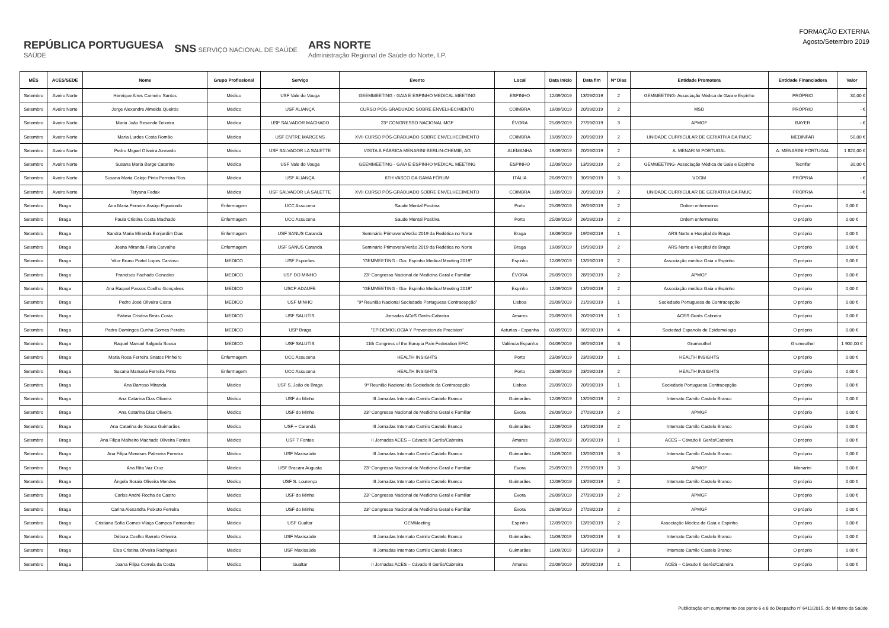REPÚBLICA PORTUGUESA
SAÚDE SNS SERVIÇO NACIONAL DE SAÚDE ARS NORTE
Administração Regional de Saúde do Norte, I.P.
FORMAÇÃO EXTERNA
Agosto/Setembro 2019
| MÊS | ACES/SEDE | Nome | Grupo Profissional | Serviço | Evento | Local | Data Início | Data fim | Nº Dias | Entidade Promotora | Entidade Financiadora | Valor |
| --- | --- | --- | --- | --- | --- | --- | --- | --- | --- | --- | --- | --- |
| Setembro | Aveiro Norte | Henrique Aires Carneiro Santos | Médico | USF Vale do Vouga | GEEMMEETING - GAIA E ESPINHO MEDICAL MEETING | ESPINHO | 12/09/2019 | 13/09/2019 | 2 | GEMMEETING- Associação Médica de Gaia e Espinho | PRÓPRIO | 30,00 € |
| Setembro | Aveiro Norte | Jorge Alexandre Almeida Queirós | Médico | USF ALIANÇA | CURSO PÓS-GRADUADO SOBRE ENVELHECIMENTO | COIMBRA | 19/09/2019 | 20/09/2019 | 2 | MSD | PRÓPRIO | - € |
| Setembro | Aveiro Norte | Maria João Resende Teixeira | Médica | USF SALVADOR MACHADO | 23º CONGRESSO NACIONAL MGF | ÉVORA | 25/09/2019 | 27/09/2019 | 3 | APMGF | BAYER | - € |
| Setembro | Aveiro Norte | Maria Lurdes Costa Romão | Médica | USF ENTRE MARGENS | XVII CURSO PÓS-GRADUADO SOBRE ENVELHECIMENTO | COIMBRA | 19/09/2019 | 20/09/2019 | 2 | UNIDADE CURRICULAR DE GERIATRIA DA FMUC | MEDINFAR | 50,00 € |
| Setembro | Aveiro Norte | Pedro Miguel Oliveira Azevedo | Médico | USF SALVADOR LA SALETTE | VISITA À FÁBRICA MENARINI BERLIN-CHEMIE, AG | ALEMANHA | 19/09/2019 | 20/09/2019 | 2 | A. MENARINI PORTUGAL | A. MENARINI PORTUGAL | 1 820,00 € |
| Setembro | Aveiro Norte | Susana Maria Barge Catarino | Médica | USF Vale do Vouga | GEEMMEETING - GAIA E ESPINHO MEDICAL MEETING | ESPINHO | 12/09/2019 | 13/09/2019 | 2 | GEMMEETING- Associação Médica de Gaia e Espinho | Tecnifar | 30,00 € |
| Setembro | Aveiro Norte | Susana Maria Calejo Pinto Ferreira Rios | Médica | USF ALIANÇA | 6TH VASCO DA GAMA FÓRUM | ITÁLIA | 26/09/2019 | 30/09/2019 | 3 | VDGM | PRÓPRIA | - € |
| Setembro | Aveiro Norte | Tetyana Fedak | Médica | USF SALVADOR LA SALETTE | XVII CURSO PÓS-GRADUADO SOBRE ENVELHECIMENTO | COIMBRA | 19/09/2019 | 20/09/2019 | 2 | UNIDADE CURRICULAR DE GERIATRIA DA FMUC | PRÓPRIA | - € |
| Setembro | Braga | Ana Maria Ferreira Araújo Figueiredo | Enfermagem | UCC Assucena | Saude Mental Positiva | Porto | 25/09/2019 | 26/09/2019 | 2 | Ordem enfermeiros | O próprio | 0,00 € |
| Setembro | Braga | Paula Cristina Costa Machado | Enfermagem | UCC Assucena | Saude Mental Positiva | Porto | 25/09/2019 | 26/09/2019 | 2 | Ordem enfermeiros | O próprio | 0,00 € |
| Setembro | Braga | Sandra Maria Miranda Bonjardim Dias | Enfermagem | USF SANUS Carandá | Seminário Primavera/Verão 2019 da Redética no Norte | Braga | 19/09/2019 | 19/09/2019 | 1 | ARS Norte e Hospital de Braga | O próprio | 0,00 € |
| Setembro | Braga | Joana Miranda Faria Carvalho | Enfermagem | USF SANUS Carandá | Seminário Primavera/Verão 2019 da Redética no Norte | Braga | 19/09/2019 | 19/09/2019 | 2 | ARS Norte e Hospital de Braga | O próprio | 0,00 € |
| Setembro | Braga | Vitor Bruno Portel Lopes Cardoso | MEDICO | USF Esporões | "GEMMEETING - Gia- Espinho Medical Meeting 2019" | Espinho | 12/09/2019 | 13/09/2019 | 2 | Associação médica Gaia e Espinho | O próprio | 0,00 € |
| Setembro | Braga | Francisco Fachado Gonzales | MEDICO | USF DO MINHO | 23º Congresso Nacional de Medicina Geral e Familiar | ÉVORA | 26/09/2019 | 28/09/2019 | 2 | APMGF | O próprio | 0,00 € |
| Setembro | Braga | Ana Raquel Passos Coelho Gonçalves | MEDICO | USCP ADAUFE | "GEMMEETING - Gia- Espinho Medical Meeting 2019" | Espinho | 12/09/2019 | 13/09/2019 | 2 | Associação médica Gaia e Espinho | O próprio | 0,00 € |
| Setembro | Braga | Pedro José Oliveira Costa | MEDICO | USF MINHO | "9ª Reunião Nacional Sociedade Portuguesa Contracepção" | Lisboa | 20/09/2019 | 21/09/2019 | 1 | Sociedade Portuguesa de Contracepção | O próprio | 0,00 € |
| Setembro | Braga | Fátima Cristina Brrás Costa | MEDICO | USF SALUTIS | Jornadas ACéS Gerês-Cabreira | Amares | 20/09/2019 | 20/09/2019 | 1 | ACES Gerês Cabreira | O próprio | 0,00 € |
| Setembro | Braga | Pedro Domingos Cunha Gomes Pereira | MEDICO | USP Braga | "EPIDEMIOLOGIA Y Prevencion de Precision" | Asturias - Espanha | 03/09/2019 | 06/09/2019 | 4 | Sociedad Espanola de Epidemologia | O próprio | 0,00 € |
| Setembro | Braga | Raquel Manuel Salgado Sousa | MEDICO | USF SALUTIS | 11th Congress of the Europia Pain Federation EFIC | Valência Espanha | 04/09/2019 | 06/09/2019 | 3 | Grumeuthel | Grumeuthel | 1 900,00 € |
| Setembro | Braga | Maria Rosa Ferreira Snatos Pinheiro | Enfermagem | UCC Assucena | HEALTH INSIGHTS | Porto | 23/09/2019 | 23/09/2019 | 1 | HEALTH INSIGHTS | O próprio | 0,00 € |
| Setembro | Braga | Susana Manuela Ferreira Pinto | Enfermagem | UCC Assucena | HEALTH INSIGHTS | Porto | 23/09/2019 | 23/09/2019 | 2 | HEALTH INSIGHTS | O próprio | 0,00 € |
| Setembro | Braga | Ana Barroso Miranda | Médico | USF S. João de Braga | 9ª Reunião Nacional da Sociedade da Contracepção | Lisboa | 20/09/2019 | 20/09/2019 | 1 | Sociedade Portuguesa Contracepção | O próprio | 0,00 € |
| Setembro | Braga | Ana Catarina Dias Oliveira | Médico | USF do Minho | III Jornadas Internato Camilo Castelo Branco | Guimarães | 12/09/2019 | 13/09/2019 | 2 | Internato Camilo Castelo Branco | O próprio | 0,00 € |
| Setembro | Braga | Ana Catarina Dias Oliveira | Médico | USF do Minho | 23º Congresso Nacional de Medicina Geral e Familiar | Évora | 26/09/2019 | 27/09/2019 | 2 | APMGF | O próprio | 0,00 € |
| Setembro | Braga | Ana Catarina de Sousa Guimarães | Médico | USF + Carandá | III Jornadas Internato Camilo Castelo Branco | Guimarães | 12/09/2019 | 13/09/2019 | 2 | Internato Camilo Castelo Branco | O próprio | 0,00 € |
| Setembro | Braga | Ana Filipa Malheiro Machado Oliveira Fontes | Médico | USF 7 Fontes | II Jornadas ACES – Cávado II Gerês/Cabreira | Amares | 20/09/2019 | 20/09/2019 | 1 | ACES – Cávado II Gerês/Cabreira | O próprio | 0,00 € |
| Setembro | Braga | Ana Filipa Meneses Palmeira Ferreira | Médico | USF Maxisaúde | III Jornadas Internato Camilo Castelo Branco | Guimarães | 11/09/2019 | 13/09/2019 | 3 | Internato Camilo Castelo Branco | O próprio | 0,00 € |
| Setembro | Braga | Ana Rita Vaz Cruz | Médico | USF Bracara Augusta | 23º Congresso Nacional de Medicina Geral e Familiar | Évora | 25/09/2019 | 27/09/2019 | 3 | APMGF | Menarini | 0,00 € |
| Setembro | Braga | Ângela Soraia Oliveira Mendes | Médico | USF S. Lourenço | III Jornadas Internato Camilo Castelo Branco | Guimarães | 12/09/2019 | 13/09/2019 | 2 | Internato Camilo Castelo Branco | O próprio | 0,00 € |
| Setembro | Braga | Carlos André Rocha de Castro | Médico | USF do Minho | 23º Congresso Nacional de Medicina Geral e Familiar | Évora | 26/09/2019 | 27/09/2019 | 2 | APMGF | O próprio | 0,00 € |
| Setembro | Braga | Carina Alexandra Peixoto Ferreira | Médico | USF do Minho | 23º Congresso Nacional de Medicina Geral e Familiar | Évora | 26/09/2019 | 27/09/2019 | 2 | APMGF | O próprio | 0,00 € |
| Setembro | Braga | Cristiana Sofia Gomes Vilaça Campos Fernandes | Médico | USF Gualtar | GEMMeeting | Espinho | 12/09/2019 | 13/09/2019 | 2 | Associação Médica de Gaia e Espinho | O próprio | 0,00 € |
| Setembro | Braga | Débora Coelho Barreto Oliveira | Médico | USF Maxisaúde | III Jornadas Internato Camilo Castelo Branco | Guimarães | 11/09/2019 | 13/09/2019 | 3 | Internato Camilo Castelo Branco | O próprio | 0,00 € |
| Setembro | Braga | Elsa Cristina Oliveira Rodrigues | Médico | USF Maxisaúde | III Jornadas Internato Camilo Castelo Branco | Guimarães | 11/09/2019 | 13/09/2019 | 3 | Internato Camilo Castelo Branco | O próprio | 0,00 € |
| Setembro | Braga | Joana Filipa Correia da Costa | Médico | Gualtar | II Jornadas ACES – Cávado II Gerês/Cabreira | Amares | 20/09/2019 | 20/09/2019 | 1 | ACES – Cávado II Gerês/Cabreira | O próprio | 0,00 € |
Publicitação em cumprimento dos ponto 6 e 8 do Despacho nº 6411/2015, do Ministro da Saúde